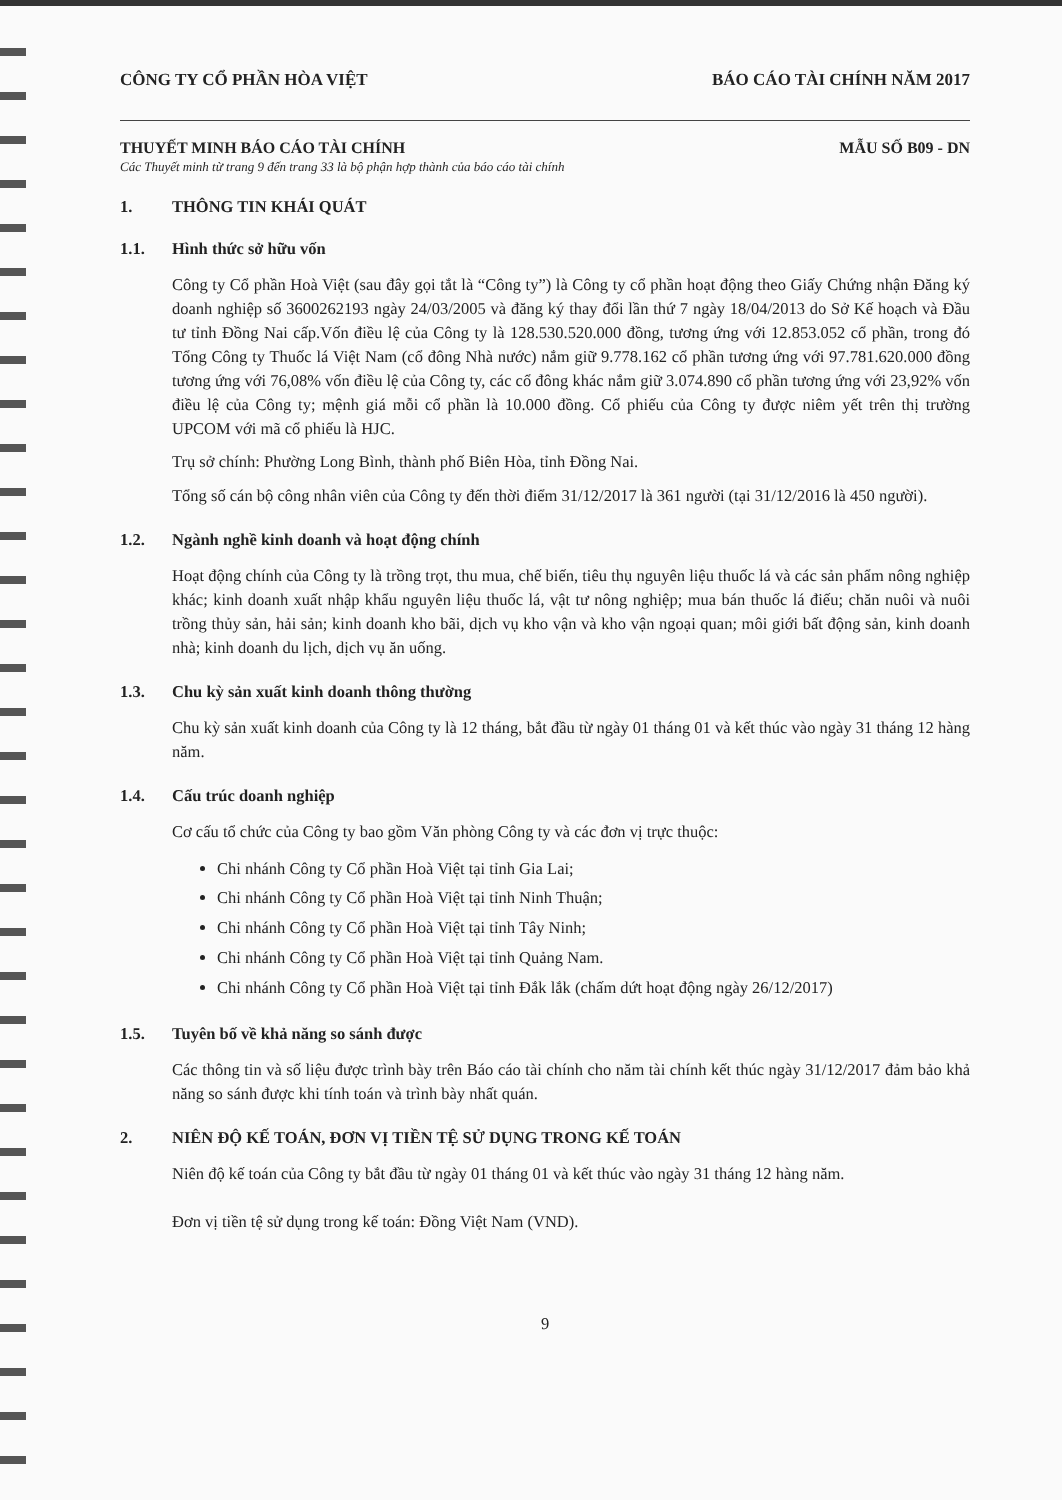CÔNG TY CỔ PHẦN HÒA VIỆT BÁO CÁO TÀI CHÍNH NĂM 2017
THUYẾT MINH BÁO CÁO TÀI CHÍNH MẪU SỐ B09 - DN
Các Thuyết minh từ trang 9 đến trang 33 là bộ phận hợp thành của báo cáo tài chính
1. THÔNG TIN KHÁI QUÁT
1.1. Hình thức sở hữu vốn
Công ty Cổ phần Hoà Việt (sau đây gọi tắt là “Công ty”) là Công ty cổ phần hoạt động theo Giấy Chứng nhận Đăng ký doanh nghiệp số 3600262193 ngày 24/03/2005 và đăng ký thay đổi lần thứ 7 ngày 18/04/2013 do Sở Kế hoạch và Đầu tư tỉnh Đồng Nai cấp.Vốn điều lệ của Công ty là 128.530.520.000 đồng, tương ứng với 12.853.052 cổ phần, trong đó Tổng Công ty Thuốc lá Việt Nam (cổ đông Nhà nước) nắm giữ 9.778.162 cổ phần tương ứng với 97.781.620.000 đồng tương ứng với 76,08% vốn điều lệ của Công ty, các cổ đông khác nắm giữ 3.074.890 cổ phần tương ứng với 23,92% vốn điều lệ của Công ty; mệnh giá mỗi cổ phần là 10.000 đồng. Cổ phiếu của Công ty được niêm yết trên thị trường UPCOM với mã cổ phiếu là HJC.
Trụ sở chính: Phường Long Bình, thành phố Biên Hòa, tỉnh Đồng Nai.
Tổng số cán bộ công nhân viên của Công ty đến thời điểm 31/12/2017 là 361 người (tại 31/12/2016 là 450 người).
1.2. Ngành nghề kinh doanh và hoạt động chính
Hoạt động chính của Công ty là trồng trọt, thu mua, chế biến, tiêu thụ nguyên liệu thuốc lá và các sản phẩm nông nghiệp khác; kinh doanh xuất nhập khẩu nguyên liệu thuốc lá, vật tư nông nghiệp; mua bán thuốc lá điếu; chăn nuôi và nuôi trồng thủy sản, hải sản; kinh doanh kho bãi, dịch vụ kho vận và kho vận ngoại quan; môi giới bất động sản, kinh doanh nhà; kinh doanh du lịch, dịch vụ ăn uống.
1.3. Chu kỳ sản xuất kinh doanh thông thường
Chu kỳ sản xuất kinh doanh của Công ty là 12 tháng, bắt đầu từ ngày 01 tháng 01 và kết thúc vào ngày 31 tháng 12 hàng năm.
1.4. Cấu trúc doanh nghiệp
Cơ cấu tổ chức của Công ty bao gồm Văn phòng Công ty và các đơn vị trực thuộc:
Chi nhánh Công ty Cổ phần Hoà Việt tại tỉnh Gia Lai;
Chi nhánh Công ty Cổ phần Hoà Việt tại tỉnh Ninh Thuận;
Chi nhánh Công ty Cổ phần Hoà Việt tại tỉnh Tây Ninh;
Chi nhánh Công ty Cổ phần Hoà Việt tại tỉnh Quảng Nam.
Chi nhánh Công ty Cổ phần Hoà Việt tại tỉnh Đắk lắk (chấm dứt hoạt động ngày 26/12/2017)
1.5. Tuyên bố về khả năng so sánh được
Các thông tin và số liệu được trình bày trên Báo cáo tài chính cho năm tài chính kết thúc ngày 31/12/2017 đảm bảo khả năng so sánh được khi tính toán và trình bày nhất quán.
2. NIÊN ĐỘ KẾ TOÁN, ĐƠN VỊ TIỀN TỆ SỬ DỤNG TRONG KẾ TOÁN
Niên độ kế toán của Công ty bắt đầu từ ngày 01 tháng 01 và kết thúc vào ngày 31 tháng 12 hàng năm.
Đơn vị tiền tệ sử dụng trong kế toán: Đồng Việt Nam (VND).
9